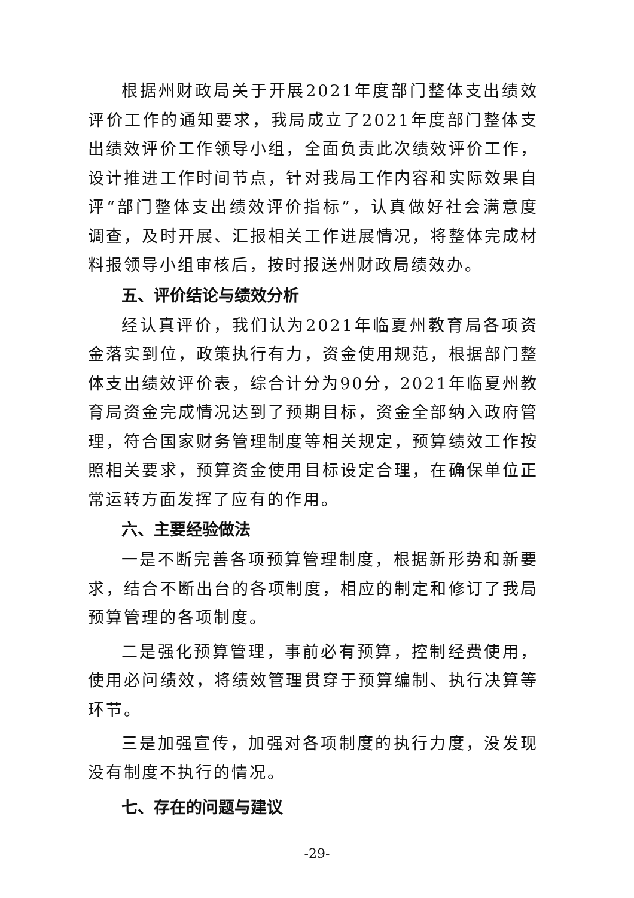根据州财政局关于开展2021年度部门整体支出绩效评价工作的通知要求，我局成立了2021年度部门整体支出绩效评价工作领导小组，全面负责此次绩效评价工作，设计推进工作时间节点，针对我局工作内容和实际效果自评“部门整体支出绩效评价指标”，认真做好社会满意度调查，及时开展、汇报相关工作进展情况，将整体完成材料报领导小组审核后，按时报送州财政局绩效办。
五、评价结论与绩效分析
经认真评价，我们认为2021年临夏州教育局各项资金落实到位，政策执行有力，资金使用规范，根据部门整体支出绩效评价表，综合计分为90分，2021年临夏州教育局资金完成情况达到了预期目标，资金全部纳入政府管理，符合国家财务管理制度等相关规定，预算绩效工作按照相关要求，预算资金使用目标设定合理，在确保单位正常运转方面发挥了应有的作用。
六、主要经验做法
一是不断完善各项预算管理制度，根据新形势和新要求，结合不断出台的各项制度，相应的制定和修订了我局预算管理的各项制度。
二是强化预算管理，事前必有预算，控制经费使用，使用必问绩效，将绩效管理贯穿于预算编制、执行决算等环节。
三是加强宣传，加强对各项制度的执行力度，没发现没有制度不执行的情况。
七、存在的问题与建议
-29-